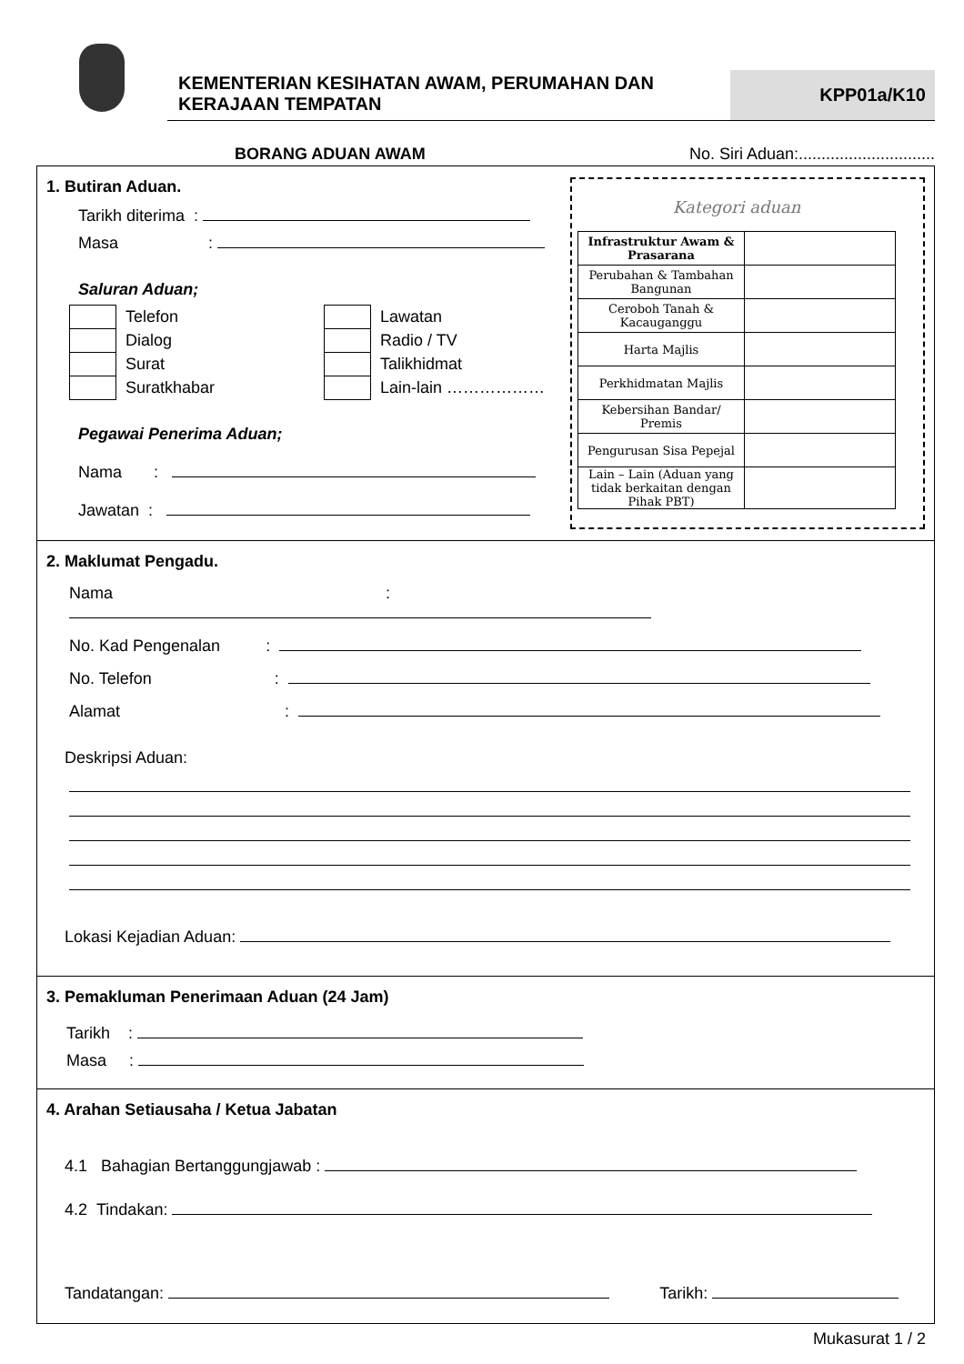KEMENTERIAN KESIHATAN AWAM, PERUMAHAN DAN KERAJAAN TEMPATAN
KPP01a/K10
BORANG ADUAN AWAM No. Siri Aduan:..............................
1. Butiran Aduan.
Tarikh diterima :
Masa :
Saluran Aduan;
Telefon
Dialog
Surat
Suratkhabar
Lawatan
Radio / TV
Talikhidmat
Lain-lain ………………
Pegawai Penerima Aduan;
Nama :
Jawatan :
Kategori aduan
| Infrastruktur Awam & Prasarana | |
| Perubahan & Tambahan Bangunan | |
| Ceroboh Tanah & Kacauganggu | |
| Harta Majlis | |
| Perkhidmatan Majlis | |
| Kebersihan Bandar/ Premis | |
| Pengurusan Sisa Pepejal | |
| Lain – Lain (Aduan yang tidak berkaitan dengan Pihak PBT) | |
2. Maklumat Pengadu.
Nama :
No. Kad Pengenalan :
No. Telefon :
Alamat :
Deskripsi Aduan:
Lokasi Kejadian Aduan:
3. Pemakluman Penerimaan Aduan (24 Jam)
Tarikh :
Masa :
4. Arahan Setiausaha / Ketua Jabatan
4.1 Bahagian Bertanggungjawab :
4.2 Tindakan:
Tandatangan: Tarikh:
Mukasurat 1 / 2